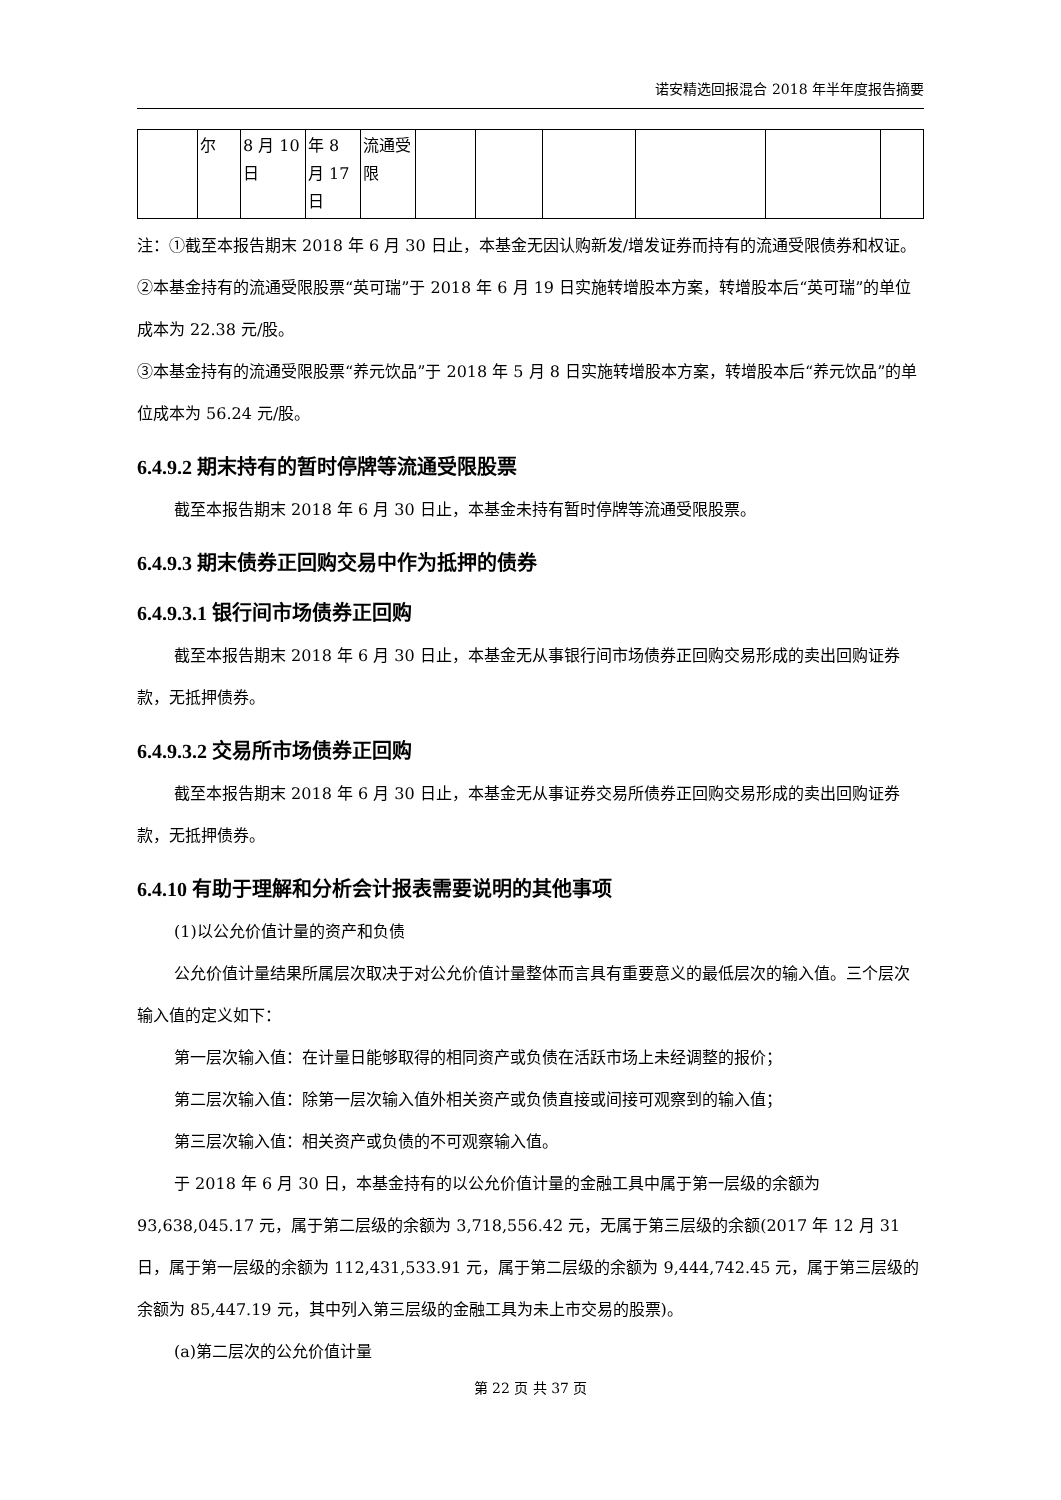诺安精选回报混合 2018 年半年度报告摘要
| | 尔 | 8 月 10 日 | 年 8 月 17 日 | 流通受限 | | | | | | |
注：①截至本报告期末 2018 年 6 月 30 日止，本基金无因认购新发/增发证券而持有的流通受限债券和权证。
②本基金持有的流通受限股票“英可瑞”于 2018 年 6 月 19 日实施转增股本方案，转增股本后“英可瑞”的单位成本为 22.38 元/股。
③本基金持有的流通受限股票“养元饮品”于 2018 年 5 月 8 日实施转增股本方案，转增股本后“养元饮品”的单位成本为 56.24 元/股。
6.4.9.2 期末持有的暂时停牌等流通受限股票
截至本报告期末 2018 年 6 月 30 日止，本基金未持有暂时停牌等流通受限股票。
6.4.9.3 期末债券正回购交易中作为抵押的债券
6.4.9.3.1 银行间市场债券正回购
截至本报告期末 2018 年 6 月 30 日止，本基金无从事银行间市场债券正回购交易形成的卖出回购证券款，无抵押债券。
6.4.9.3.2 交易所市场债券正回购
截至本报告期末 2018 年 6 月 30 日止，本基金无从事证券交易所债券正回购交易形成的卖出回购证券款，无抵押债券。
6.4.10 有助于理解和分析会计报表需要说明的其他事项
(1)以公允价值计量的资产和负债
公允价值计量结果所属层次取决于对公允价值计量整体而言具有重要意义的最低层次的输入值。三个层次输入值的定义如下：
第一层次输入值：在计量日能够取得的相同资产或负债在活跃市场上未经调整的报价；
第二层次输入值：除第一层次输入值外相关资产或负债直接或间接可观察到的输入值；
第三层次输入值：相关资产或负债的不可观察输入值。
于 2018 年 6 月 30 日，本基金持有的以公允价值计量的金融工具中属于第一层级的余额为 93,638,045.17 元，属于第二层级的余额为 3,718,556.42 元，无属于第三层级的余额(2017 年 12 月 31 日，属于第一层级的余额为 112,431,533.91 元，属于第二层级的余额为 9,444,742.45 元，属于第三层级的余额为 85,447.19 元，其中列入第三层级的金融工具为未上市交易的股票)。
(a)第二层次的公允价值计量
第 22 页 共 37 页